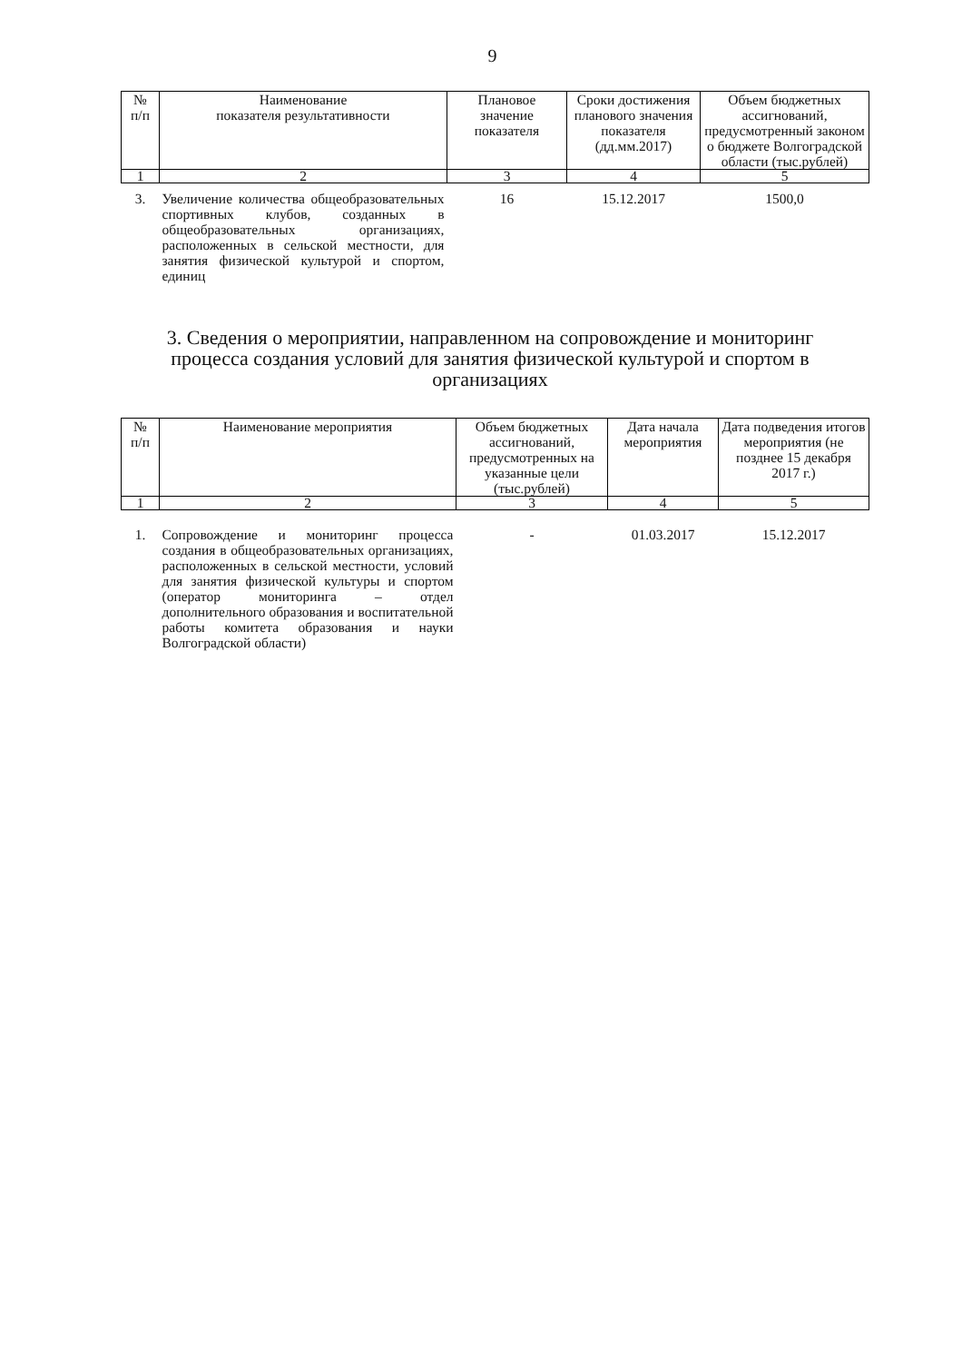9
| № п/п | Наименование показателя результативности | Плановое значение показателя | Сроки достижения планового значения показателя (дд.мм.2017) | Объем бюджетных ассигнований, предусмотренный законом о бюджете Волгоградской области (тыс.рублей) |
| --- | --- | --- | --- | --- |
| 1 | 2 | 3 | 4 | 5 |
| 3. | Увеличение количества общеобразовательных спортивных клубов, созданных в общеобразовательных организациях, расположенных в сельской местности, для занятия физической культурой и спортом, единиц | 16 | 15.12.2017 | 1500,0 |
3. Сведения о мероприятии, направленном на сопровождение и мониторинг процесса создания условий для занятия физической культурой и спортом в организациях
| № п/п | Наименование мероприятия | Объем бюджетных ассигнований, предусмотренных на указанные цели (тыс.рублей) | Дата начала мероприятия | Дата подведения итогов мероприятия (не позднее 15 декабря 2017 г.) |
| --- | --- | --- | --- | --- |
| 1 | 2 | 3 | 4 | 5 |
| 1. | Сопровождение и мониторинг процесса создания в общеобразовательных организациях, расположенных в сельской местности, условий для занятия физической культуры и спортом (оператор мониторинга – отдел дополнительного образования и воспитательной работы комитета образования и науки Волгоградской области) | - | 01.03.2017 | 15.12.2017 |